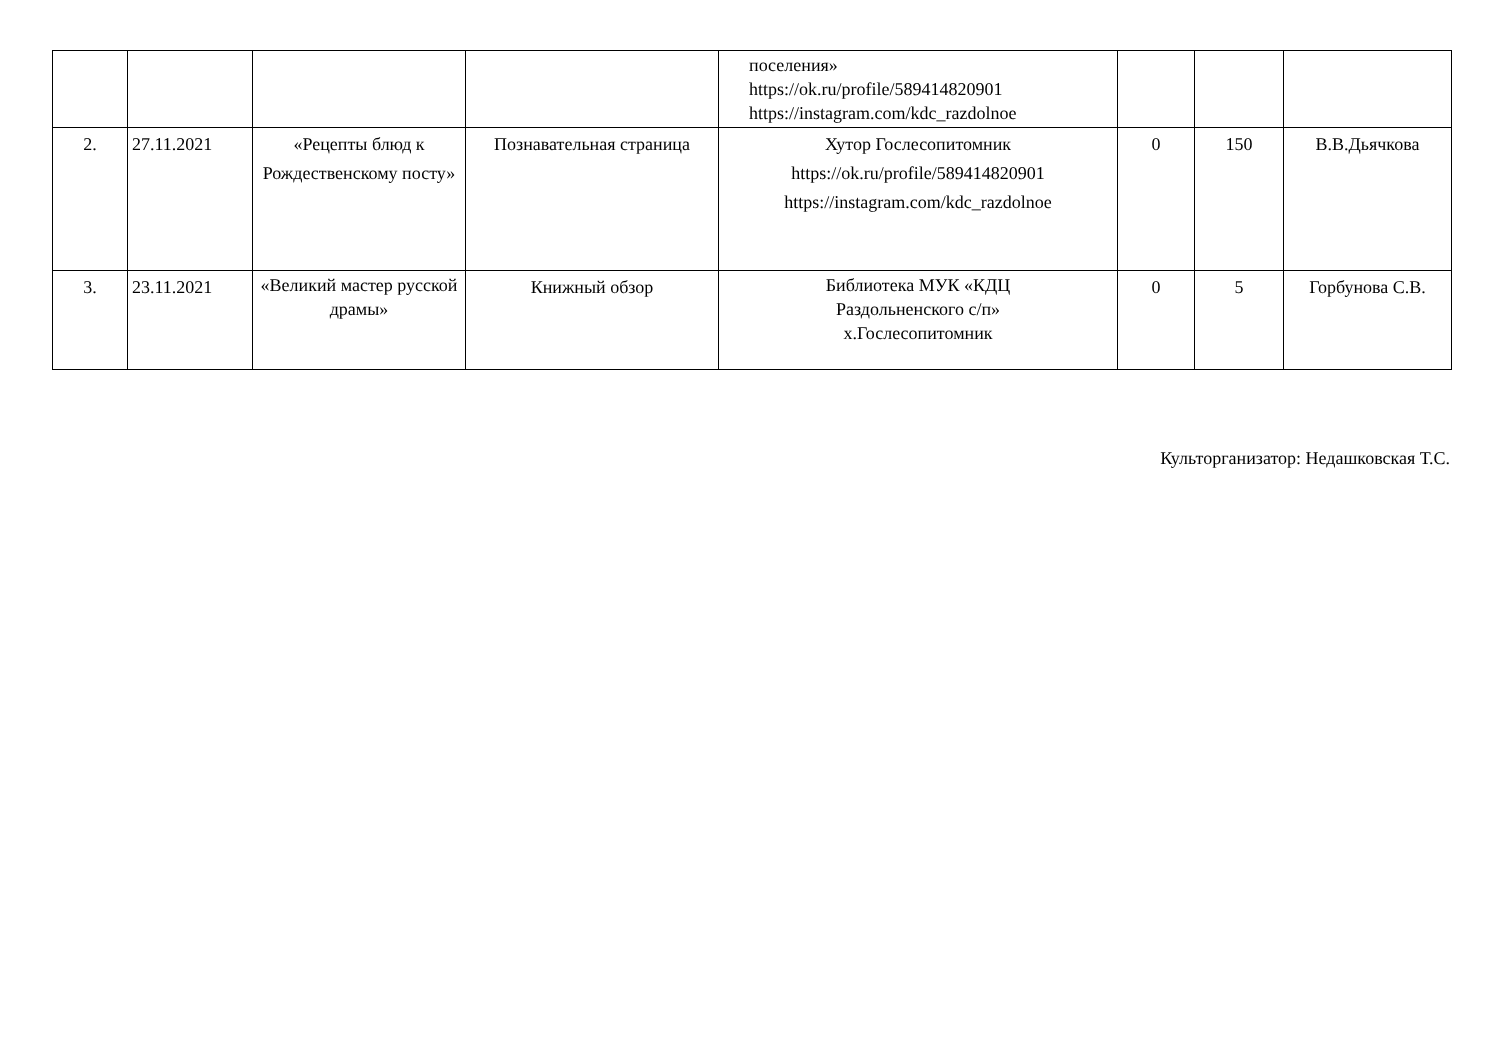| | | | | поселения» https://ok.ru/profile/589414820901 https://instagram.com/kdc_razdolnoe | | | |
| 2. | 27.11.2021 | «Рецепты блюд к Рождественскому посту» | Познавательная страница | Хутор Гослесопитомник https://ok.ru/profile/589414820901 https://instagram.com/kdc_razdolnoe | 0 | 150 | В.В.Дьячкова |
| 3. | 23.11.2021 | «Великий мастер русской драмы» | Книжный обзор | Библиотека МУК «КДЦ Раздольненского с/п» х.Гослесопитомник | 0 | 5 | Горбунова С.В. |
Культорганизатор: Недашковская Т.С.